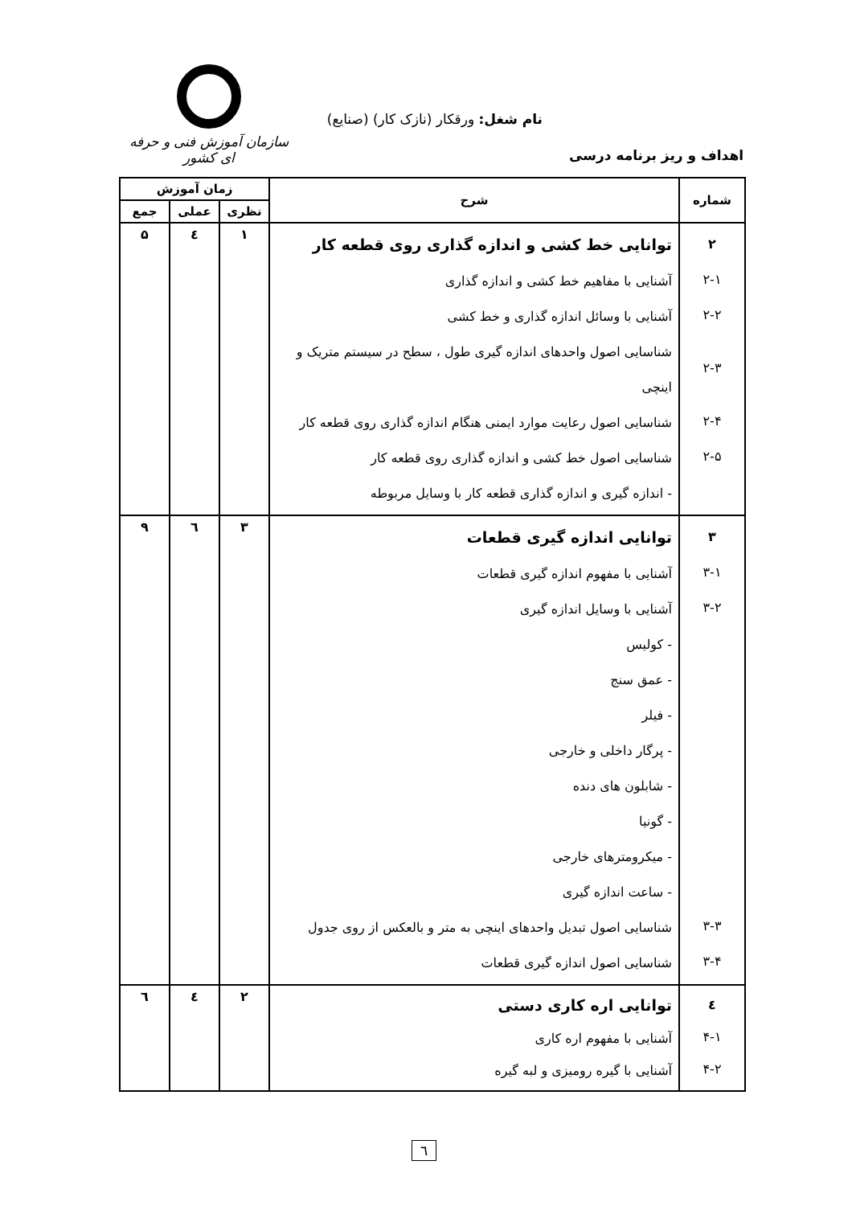سازمان آموزش فنی و حرفه ای کشور
نام شغل: ورقکار (نازک کار) (صنایع)
اهداف و ریز برنامه درسی
| شماره | شرح | زمان آموزش | | |
| --- | --- | --- | --- | --- |
| | | نظری | عملی | جمع |
| ۲ ۲-۱ ۲-۲ ۲-۳ ۲-۴ ۲-۵ | توانایی خط کشی و اندازه گذاری روی قطعه کار آشنایی با مفاهیم خط کشی و اندازه گذاری آشنایی با وسائل اندازه گذاری و خط کشی شناسایی اصول واحدهای اندازه گیری طول ، سطح در سیستم متریک و اینچی شناسایی اصول رعایت موارد ایمنی هنگام اندازه گذاری روی قطعه کار شناسایی اصول خط کشی و اندازه گذاری روی قطعه کار - اندازه گیری و اندازه گذاری قطعه کار با وسایل مربوطه | ۱ | ٤ | ۵ |
| ۳ ۳-۱ ۳-۲ ۳-۳ ۳-۴ | توانایی اندازه گیری قطعات آشنایی با مفهوم اندازه گیری قطعات آشنایی با وسایل اندازه گیری - کولیس - عمق سنج - فیلر - پرگار داخلی و خارجی - شابلون های دنده - گونیا - میکرومترهای خارجی - ساعت اندازه گیری شناسایی اصول تبدیل واحدهای اینچی به متر و بالعکس از روی جدول شناسایی اصول اندازه گیری قطعات | ۳ | ٦ | ۹ |
| ٤ ۴-۱ ۴-۲ | توانایی اره کاری دستی آشنایی با مفهوم اره کاری آشنایی با گیره رومیزی و لبه گیره | ۲ | ٤ | ٦ |
٦